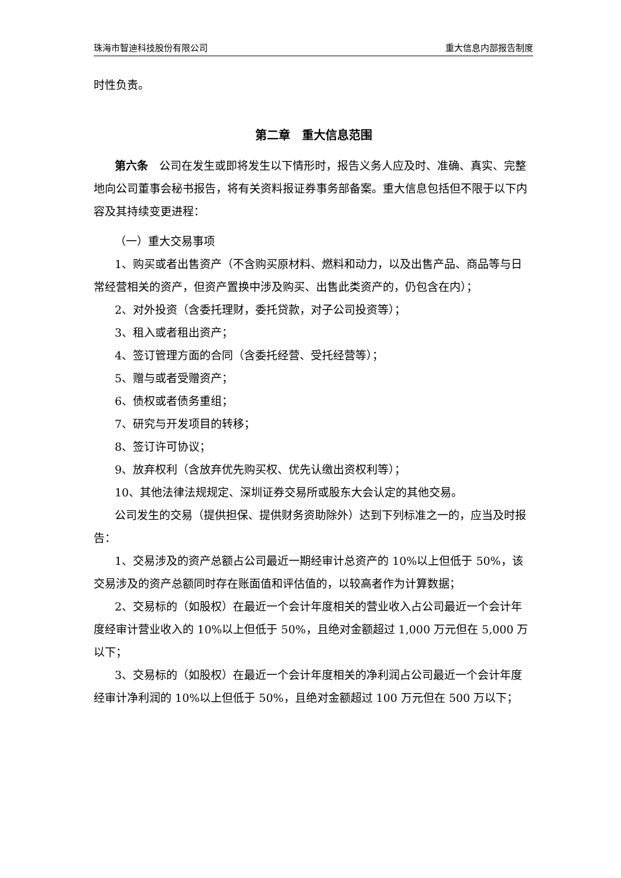珠海市智迪科技股份有限公司 重大信息内部报告制度
时性负责。
第二章　重大信息范围
第六条　公司在发生或即将发生以下情形时，报告义务人应及时、准确、真实、完整地向公司董事会秘书报告，将有关资料报证券事务部备案。重大信息包括但不限于以下内容及其持续变更进程：
（一）重大交易事项
1、购买或者出售资产（不含购买原材料、燃料和动力，以及出售产品、商品等与日常经营相关的资产，但资产置换中涉及购买、出售此类资产的，仍包含在内）；
2、对外投资（含委托理财，委托贷款，对子公司投资等）；
3、租入或者租出资产；
4、签订管理方面的合同（含委托经营、受托经营等）；
5、赠与或者受赠资产；
6、债权或者债务重组；
7、研究与开发项目的转移；
8、签订许可协议；
9、放弃权利（含放弃优先购买权、优先认缴出资权利等）；
10、其他法律法规规定、深圳证券交易所或股东大会认定的其他交易。
公司发生的交易（提供担保、提供财务资助除外）达到下列标准之一的，应当及时报告：
1、交易涉及的资产总额占公司最近一期经审计总资产的 10%以上但低于 50%，该交易涉及的资产总额同时存在账面值和评估值的，以较高者作为计算数据；
2、交易标的（如股权）在最近一个会计年度相关的营业收入占公司最近一个会计年度经审计营业收入的 10%以上但低于 50%，且绝对金额超过 1,000 万元但在 5,000 万以下；
3、交易标的（如股权）在最近一个会计年度相关的净利润占公司最近一个会计年度经审计净利润的 10%以上但低于 50%，且绝对金额超过 100 万元但在 500 万以下；